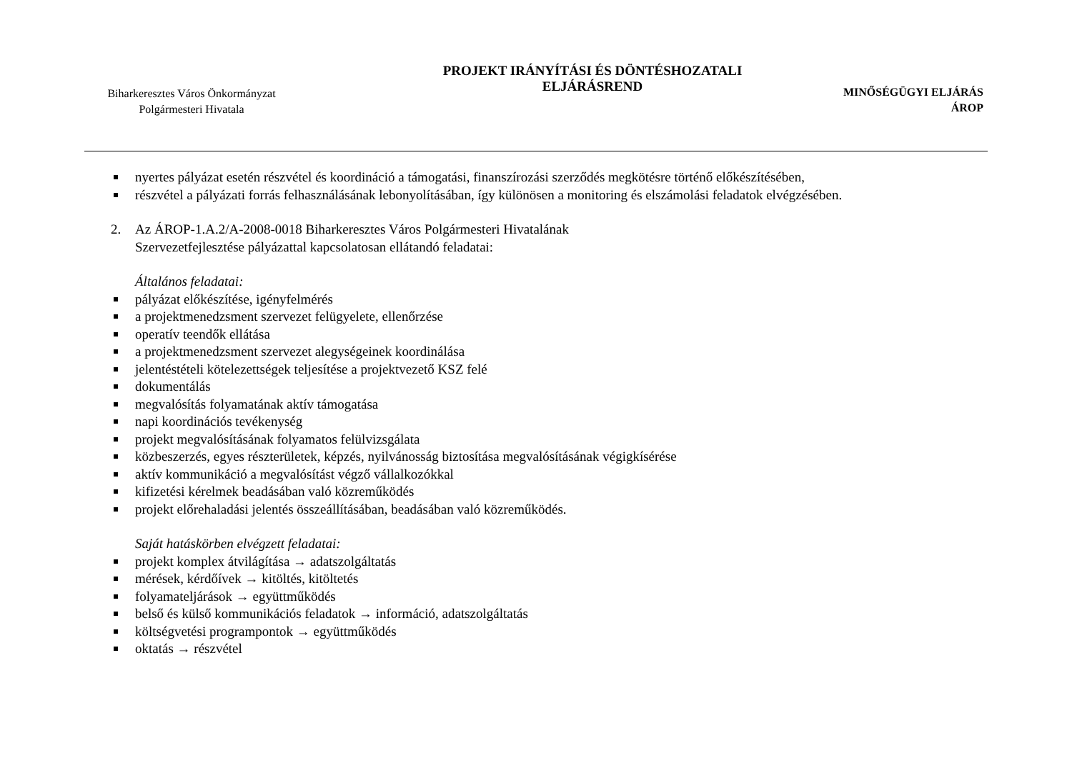Biharkeresztes Város Önkormányzat
Polgármesteri Hivatala
PROJEKT IRÁNYÍTÁSI ÉS DÖNTÉSHOZATALI
ELJÁRÁSREND
MINŐSÉGÜGYI ELJÁRÁS
ÁROP
nyertes pályázat esetén részvétel és koordináció a támogatási, finanszírozási szerződés megkötésre történő előkészítésében,
részvétel a pályázati forrás felhasználásának lebonyolításában, így különösen a monitoring és elszámolási feladatok elvégzésében.
2. Az ÁROP-1.A.2/A-2008-0018 Biharkeresztes Város Polgármesteri Hivatalának
Szervezetfejlesztése pályázattal kapcsolatosan ellátandó feladatai:
Általános feladatai:
pályázat előkészítése, igényfelmérés
a projektmenedzsment szervezet felügyelete, ellenőrzése
operatív teendők ellátása
a projektmenedzsment szervezet alegységeinek koordinálása
jelentéstételi kötelezettségek teljesítése a projektvezető KSZ felé
dokumentálás
megvalósítás folyamatának aktív támogatása
napi koordinációs tevékenység
projekt megvalósításának folyamatos felülvizsgálata
közbeszerzés, egyes részterületek, képzés, nyilvánosság biztosítása megvalósításának végigkísérése
aktív kommunikáció a megvalósítást végző vállalkozókkal
kifizetési kérelmek beadásában való közreműködés
projekt előrehaladási jelentés összeállításában, beadásában való közreműködés.
Saját hatáskörben elvégzett feladatai:
projekt komplex átvilágítása → adatszolgáltatás
mérések, kérdőívek → kitöltés, kitöltetés
folyamateljárások → együttműködés
belső és külső kommunikációs feladatok → információ, adatszolgáltatás
költségvetési programpontok → együttműködés
oktatás → részvétel